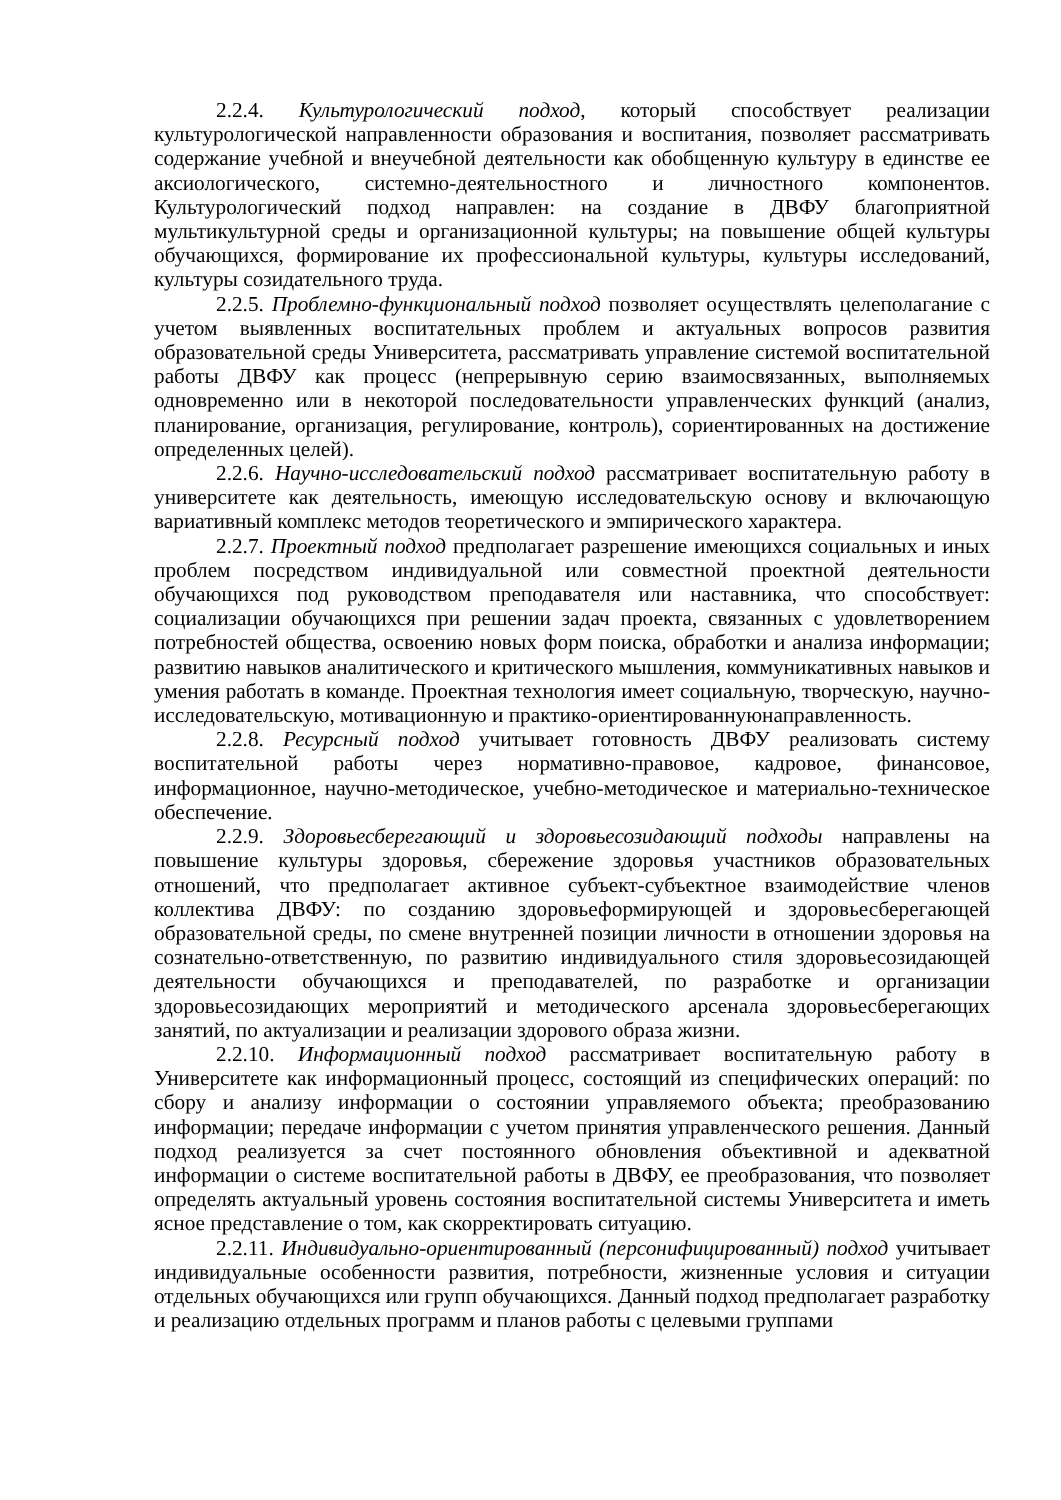2.2.4. Культурологический подход, который способствует реализации культурологической направленности образования и воспитания, позволяет рассматривать содержание учебной и внеучебной деятельности как обобщенную культуру в единстве ее аксиологического, системно-деятельностного и личностного компонентов. Культурологический подход направлен: на создание в ДВФУ благоприятной мультикультурной среды и организационной культуры; на повышение общей культуры обучающихся, формирование их профессиональной культуры, культуры исследований, культуры созидательного труда.
2.2.5. Проблемно-функциональный подход позволяет осуществлять целеполагание с учетом выявленных воспитательных проблем и актуальных вопросов развития образовательной среды Университета, рассматривать управление системой воспитательной работы ДВФУ как процесс (непрерывную серию взаимосвязанных, выполняемых одновременно или в некоторой последовательности управленческих функций (анализ, планирование, организация, регулирование, контроль), сориентированных на достижение определенных целей).
2.2.6. Научно-исследовательский подход рассматривает воспитательную работу в университете как деятельность, имеющую исследовательскую основу и включающую вариативный комплекс методов теоретического и эмпирического характера.
2.2.7. Проектный подход предполагает разрешение имеющихся социальных и иных проблем посредством индивидуальной или совместной проектной деятельности обучающихся под руководством преподавателя или наставника, что способствует: социализации обучающихся при решении задач проекта, связанных с удовлетворением потребностей общества, освоению новых форм поиска, обработки и анализа информации; развитию навыков аналитического и критического мышления, коммуникативных навыков и умения работать в команде. Проектная технология имеет социальную, творческую, научно-исследовательскую, мотивационную и практико-ориентированнуюнаправленность.
2.2.8. Ресурсный подход учитывает готовность ДВФУ реализовать систему воспитательной работы через нормативно-правовое, кадровое, финансовое, информационное, научно-методическое, учебно-методическое и материально-техническое обеспечение.
2.2.9. Здоровьесберегающий и здоровьесозидающий подходы направлены на повышение культуры здоровья, сбережение здоровья участников образовательных отношений, что предполагает активное субъект-субъектное взаимодействие членов коллектива ДВФУ: по созданию здоровьеформирующей и здоровьесберегающей образовательной среды, по смене внутренней позиции личности в отношении здоровья на сознательно-ответственную, по развитию индивидуального стиля здоровьесозидающей деятельности обучающихся и преподавателей, по разработке и организации здоровьесозидающих мероприятий и методического арсенала здоровьесберегающих занятий, по актуализации и реализации здорового образа жизни.
2.2.10. Информационный подход рассматривает воспитательную работу в Университете как информационный процесс, состоящий из специфических операций: по сбору и анализу информации о состоянии управляемого объекта; преобразованию информации; передаче информации с учетом принятия управленческого решения. Данный подход реализуется за счет постоянного обновления объективной и адекватной информации о системе воспитательной работы в ДВФУ, ее преобразования, что позволяет определять актуальный уровень состояния воспитательной системы Университета и иметь ясное представление о том, как скорректировать ситуацию.
2.2.11. Индивидуально-ориентированный (персонифицированный) подход учитывает индивидуальные особенности развития, потребности, жизненные условия и ситуации отдельных обучающихся или групп обучающихся. Данный подход предполагает разработку и реализацию отдельных программ и планов работы с целевыми группами